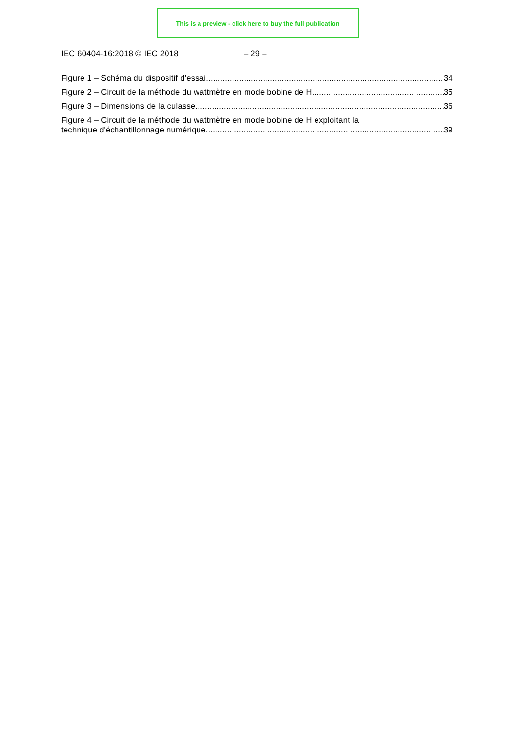This is a preview - click here to buy the full publication
IEC 60404-16:2018 © IEC 2018 – 29 –
Figure 1 – Schéma du dispositif d'essai 34
Figure 2 – Circuit de la méthode du wattmètre en mode bobine de H 35
Figure 3 – Dimensions de la culasse 36
Figure 4 – Circuit de la méthode du wattmètre en mode bobine de H exploitant la
technique d'échantillonnage numérique 39